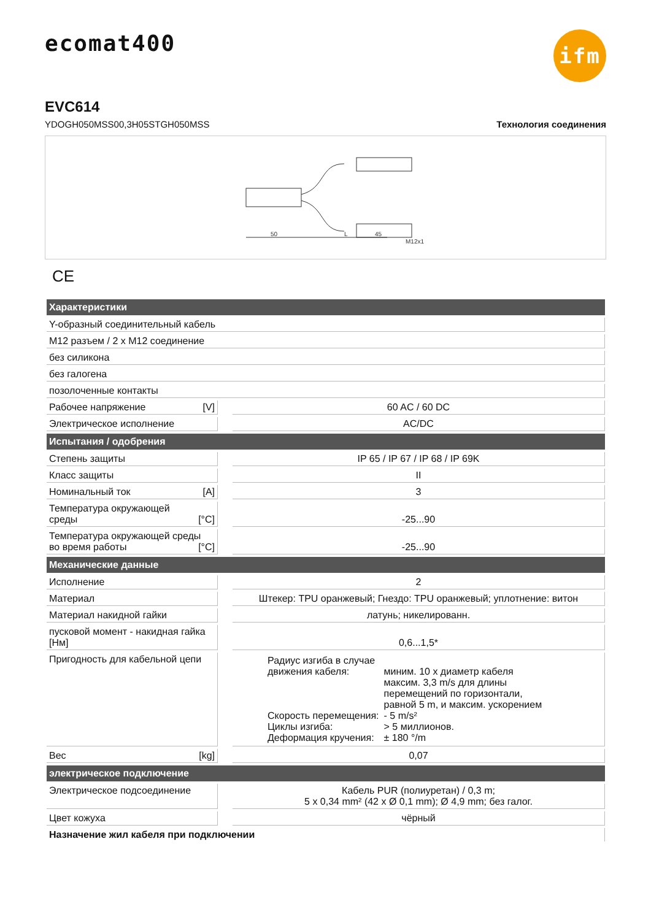ifm
ecomat400
EVC614
YDOGH050MSS00,3H05STGH050MSS Технология соединения
50
L
45
M12x1
CE
| Характеристики | | |
| --- | --- | --- |
| Y-образный соединительный кабель | | |
| M12 разъем / 2 x M12 соединение | | |
| без силикона | | |
| без галогена | | |
| позолоченные контакты | | |
| Рабочее напряжение [V] | | 60 AC / 60 DC |
| Электрическое исполнение | | AC/DC |
| Испытания / одобрения | | |
| Степень защиты | | IP 65 / IP 67 / IP 68 / IP 69K |
| Класс защиты | | II |
| Номинальный ток [A] | | 3 |
| Температура окружающей среды [°C] | | -25...90 |
| Температура окружающей среды во время работы [°C] | | -25...90 |
| Механические данные | | |
| Исполнение | | 2 |
| Материал | | Штекер: TPU оранжевый; Гнездо: TPU оранжевый; уплотнение: витон |
| Материал накидной гайки | | латунь; никелированн. |
| пусковой момент - накидная гайка [Нм] | | 0,6...1,5* |
| Пригодность для кабельной цепи | | / Радиус изгиба в случае движения кабеля: / миним. 10 x диаметр кабеля максим. 3,3 m/s для длины перемещений по горизонтали, равной 5 m, и максим. ускорением / / Скорость перемещения: / - 5 m/s² / / Циклы изгиба: / > 5 миллионов. / / Деформация кручения: / ± 180 °/m / |
| Вес [kg] | | 0,07 |
| электрическое подключение | | |
| Электрическое подсоединение | | Кабель PUR (полиуретан) / 0,3 m; 5 x 0,34 mm² (42 x Ø 0,1 mm); Ø 4,9 mm; без галог. |
| Цвет кожуха | | чёрный |
| Назначение жил кабеля при подключении | | |